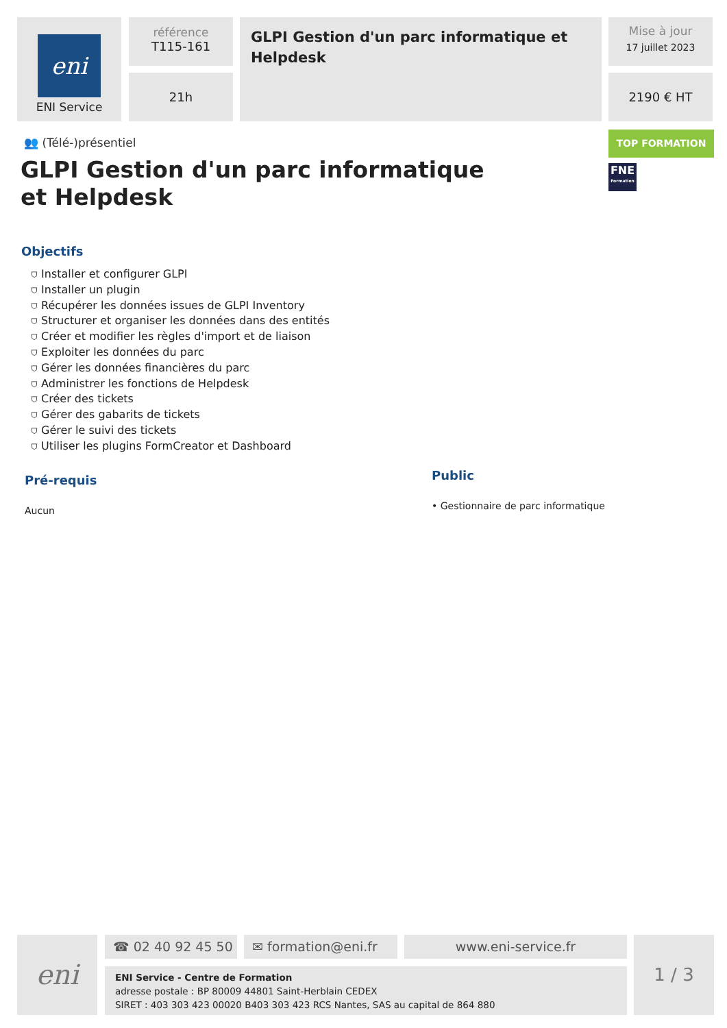eni
ENI Service
référence
T115-161
21h
GLPI Gestion d'un parc informatique et Helpdesk
Mise à jour
17 juillet 2023
2190 € HT
TOP FORMATION
FNE
Formation
👥 (Télé-)présentiel
GLPI Gestion d'un parc informatique et Helpdesk
Objectifs
⛉ Installer et configurer GLPI
⛉ Installer un plugin
⛉ Récupérer les données issues de GLPI Inventory
⛉ Structurer et organiser les données dans des entités
⛉ Créer et modifier les règles d'import et de liaison
⛉ Exploiter les données du parc
⛉ Gérer les données financières du parc
⛉ Administrer les fonctions de Helpdesk
⛉ Créer des tickets
⛉ Gérer des gabarits de tickets
⛉ Gérer le suivi des tickets
⛉ Utiliser les plugins FormCreator et Dashboard
Pré-requis
Aucun
Public
• Gestionnaire de parc informatique
eni ☎ 02 40 92 45 50 ✉ formation@eni.fr www.eni-service.fr
ENI Service - Centre de Formation
adresse postale : BP 80009 44801 Saint-Herblain CEDEX
SIRET : 403 303 423 00020 B403 303 423 RCS Nantes, SAS au capital de 864 880
1 / 3